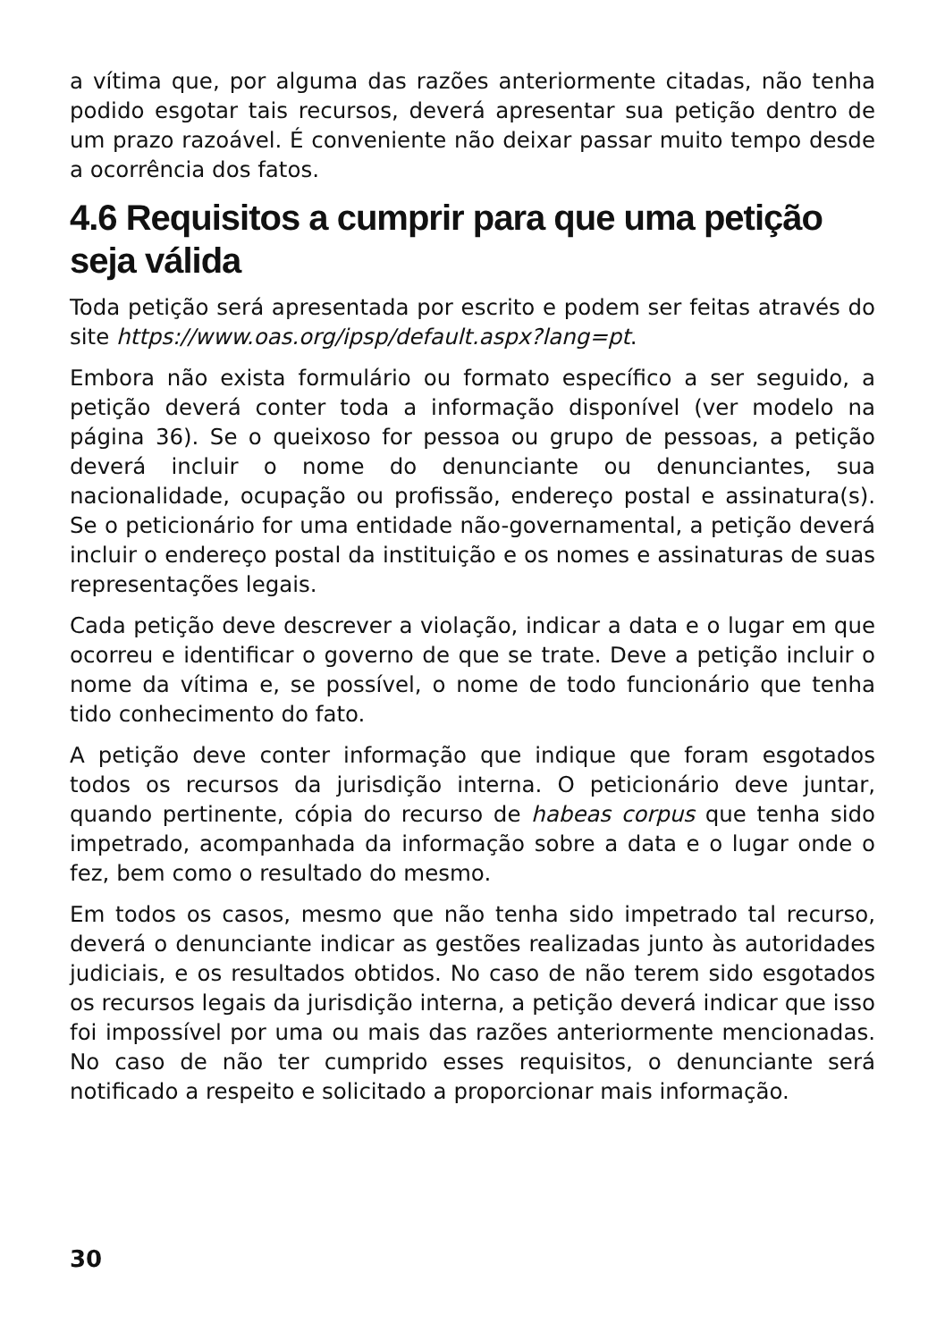a vítima que, por alguma das razões anteriormente citadas, não tenha podido esgotar tais recursos, deverá apresentar sua petição dentro de um prazo razoável. É conveniente não deixar passar muito tempo desde a ocorrência dos fatos.
4.6 Requisitos a cumprir para que uma petição seja válida
Toda petição será apresentada por escrito e podem ser feitas através do site https://www.oas.org/ipsp/default.aspx?lang=pt.
Embora não exista formulário ou formato específico a ser seguido, a petição deverá conter toda a informação disponível (ver modelo na página 36). Se o queixoso for pessoa ou grupo de pessoas, a petição deverá incluir o nome do denunciante ou denunciantes, sua nacionalidade, ocupação ou profissão, endereço postal e assinatura(s). Se o peticionário for uma entidade não-governamental, a petição deverá incluir o endereço postal da instituição e os nomes e assinaturas de suas representações legais.
Cada petição deve descrever a violação, indicar a data e o lugar em que ocorreu e identificar o governo de que se trate. Deve a petição incluir o nome da vítima e, se possível, o nome de todo funcionário que tenha tido conhecimento do fato.
A petição deve conter informação que indique que foram esgotados todos os recursos da jurisdição interna. O peticionário deve juntar, quando pertinente, cópia do recurso de habeas corpus que tenha sido impetrado, acompanhada da informação sobre a data e o lugar onde o fez, bem como o resultado do mesmo.
Em todos os casos, mesmo que não tenha sido impetrado tal recurso, deverá o denunciante indicar as gestões realizadas junto às autoridades judiciais, e os resultados obtidos. No caso de não terem sido esgotados os recursos legais da jurisdição interna, a petição deverá indicar que isso foi impossível por uma ou mais das razões anteriormente mencionadas. No caso de não ter cumprido esses requisitos, o denunciante será notificado a respeito e solicitado a proporcionar mais informação.
30